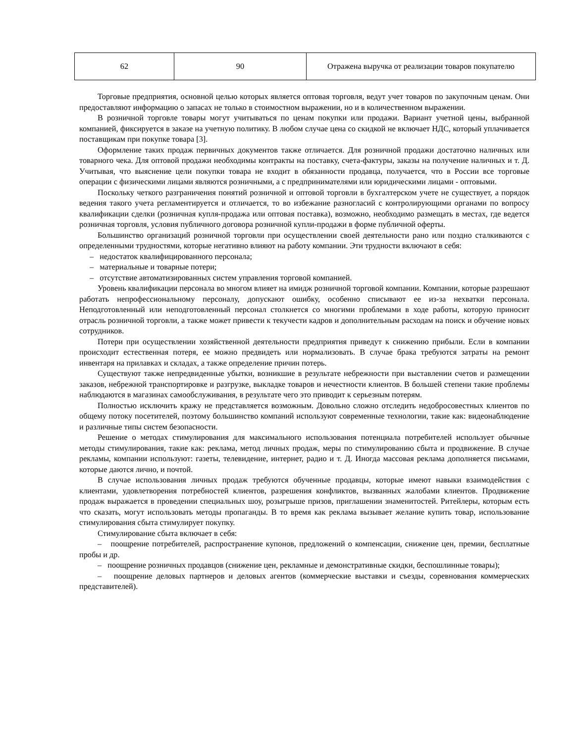| 62 | 90 | Отражена выручка от реализации товаров покупателю |
Торговые предприятия, основной целью которых является оптовая торговля, ведут учет товаров по закупочным ценам. Они предоставляют информацию о запасах не только в стоимостном выражении, но и в количественном выражении.
В розничной торговле товары могут учитываться по ценам покупки или продажи. Вариант учетной цены, выбранной компанией, фиксируется в заказе на учетную политику. В любом случае цена со скидкой не включает НДС, который уплачивается поставщикам при покупке товара [3].
Оформление таких продаж первичных документов также отличается. Для розничной продажи достаточно наличных или товарного чека. Для оптовой продажи необходимы контракты на поставку, счета-фактуры, заказы на получение наличных и т. Д. Учитывая, что выяснение цели покупки товара не входит в обязанности продавца, получается, что в России все торговые операции с физическими лицами являются розничными, а с предпринимателями или юридическими лицами - оптовыми.
Поскольку четкого разграничения понятий розничной и оптовой торговли в бухгалтерском учете не существует, а порядок ведения такого учета регламентируется и отличается, то во избежание разногласий с контролирующими органами по вопросу квалификации сделки (розничная купля-продажа или оптовая поставка), возможно, необходимо размещать в местах, где ведется розничная торговля, условия публичного договора розничной купли-продажи в форме публичной оферты.
Большинство организаций розничной торговли при осуществлении своей деятельности рано или поздно сталкиваются с определенными трудностями, которые негативно влияют на работу компании. Эти трудности включают в себя:
– недостаток квалифицированного персонала;
– материальные и товарные потери;
– отсутствие автоматизированных систем управления торговой компанией.
Уровень квалификации персонала во многом влияет на имидж розничной торговой компании. Компании, которые разрешают работать непрофессиональному персоналу, допускают ошибку, особенно списывают ее из-за нехватки персонала. Неподготовленный или неподготовленный персонал столкнется со многими проблемами в ходе работы, которую приносит отрасль розничной торговли, а также может привести к текучести кадров и дополнительным расходам на поиск и обучение новых сотрудников.
Потери при осуществлении хозяйственной деятельности предприятия приведут к снижению прибыли. Если в компании происходит естественная потеря, ее можно предвидеть или нормализовать. В случае брака требуются затраты на ремонт инвентаря на прилавках и складах, а также определение причин потерь.
Существуют также непредвиденные убытки, возникшие в результате небрежности при выставлении счетов и размещении заказов, небрежной транспортировке и разгрузке, выкладке товаров и нечестности клиентов. В большей степени такие проблемы наблюдаются в магазинах самообслуживания, в результате чего это приводит к серьезным потерям.
Полностью исключить кражу не представляется возможным. Довольно сложно отследить недобросовестных клиентов по общему потоку посетителей, поэтому большинство компаний используют современные технологии, такие как: видеонаблюдение и различные типы систем безопасности.
Решение о методах стимулирования для максимального использования потенциала потребителей использует обычные методы стимулирования, такие как: реклама, метод личных продаж, меры по стимулированию сбыта и продвижение. В случае рекламы, компании используют: газеты, телевидение, интернет, радио и т. Д. Иногда массовая реклама дополняется письмами, которые даются лично, и почтой.
В случае использования личных продаж требуются обученные продавцы, которые имеют навыки взаимодействия с клиентами, удовлетворения потребностей клиентов, разрешения конфликтов, вызванных жалобами клиентов. Продвижение продаж выражается в проведении специальных шоу, розыгрыше призов, приглашении знаменитостей. Ритейлеры, которым есть что сказать, могут использовать методы пропаганды. В то время как реклама вызывает желание купить товар, использование стимулирования сбыта стимулирует покупку.
Стимулирование сбыта включает в себя:
– поощрение потребителей, распространение купонов, предложений о компенсации, снижение цен, премии, бесплатные пробы и др.
– поощрение розничных продавцов (снижение цен, рекламные и демонстративные скидки, беспошлинные товары);
– поощрение деловых партнеров и деловых агентов (коммерческие выставки и съезды, соревнования коммерческих представителей).